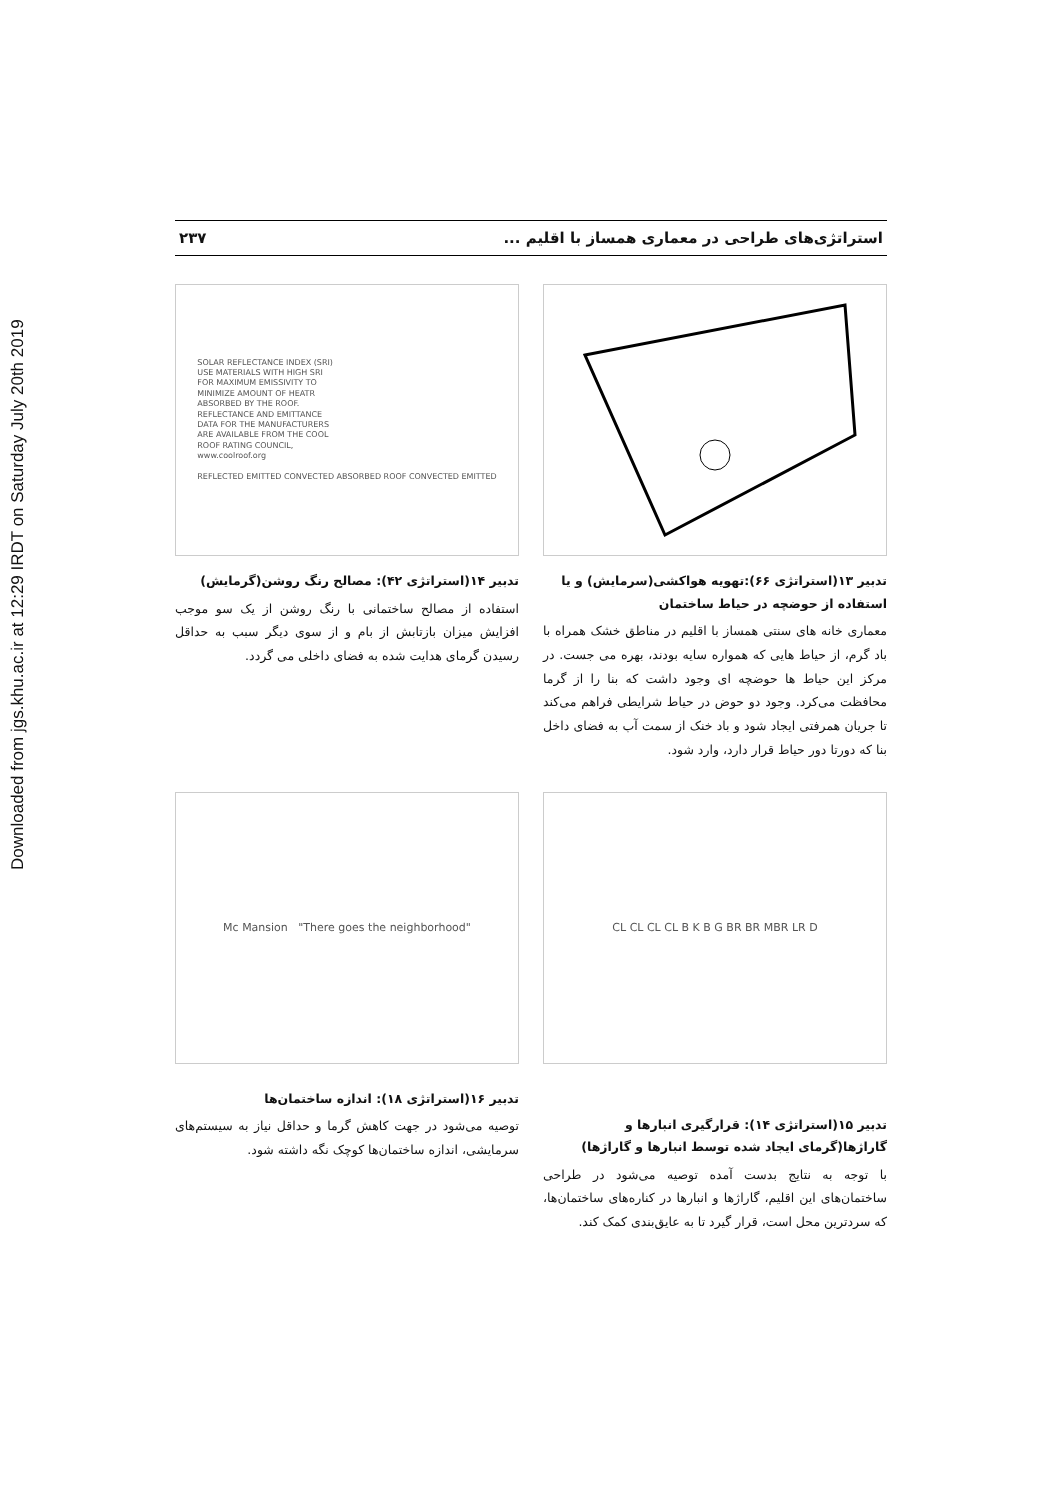Downloaded from jgs.khu.ac.ir at 12:29 IRDT on Saturday July 20th 2019
استراتژی‌های طراحی در معماری همساز با اقلیم ... ۲۳۷
تدبیر ۱۳(استراتژی ۶۶):تهویه هواکشی(سرمایش) و یا استفاده از حوضچه در حیاط ساختمان
معماری خانه های سنتی همساز با اقلیم در مناطق خشک همراه با باد گرم، از حیاط هایی که همواره سایه بودند، بهره می جست. در مرکز این حیاط ها حوضچه ای وجود داشت که بنا را از گرما محافظت می‌کرد. وجود دو حوض در حیاط شرایطی فراهم می‌کند تا جریان همرفتی ایجاد شود و باد خنک از سمت آب به فضای داخل بنا که دورتا دور حیاط قرار دارد، وارد شود.
SOLAR REFLECTANCE INDEX (SRI)
USE MATERIALS WITH HIGH SRI
FOR MAXIMUM EMISSIVITY TO
MINIMIZE AMOUNT OF HEATR
ABSORBED BY THE ROOF.
REFLECTANCE AND EMITTANCE
DATA FOR THE MANUFACTURERS
ARE AVAILABLE FROM THE COOL
ROOF RATING COUNCIL,
www.coolroof.org
REFLECTED EMITTED CONVECTED ABSORBED ROOF CONVECTED EMITTED
تدبیر ۱۴(استراتژی ۴۲): مصالح رنگ روشن(گرمایش)
استفاده از مصالح ساختمانی با رنگ روشن از یک سو موجب افزایش میزان بازتابش از بام و از سوی دیگر سبب به حداقل رسیدن گرمای هدایت شده به فضای داخلی می گردد.
CL CL CL CL B K B G BR BR MBR LR D
تدبیر ۱۵(استراتژی ۱۴): قرارگیری انبارها و گاراژها(گرمای ایجاد شده توسط انبارها و گاراژها)
با توجه به نتایج بدست آمده توصیه می‌شود در طراحی ساختمان‌های این اقلیم، گاراژها و انبارها در کناره‌های ساختمان‌ها، که سردترین محل است، قرار گیرد تا به عایق‌بندی کمک کند.
Mc Mansion "There goes the neighborhood"
تدبیر ۱۶(استراتژی ۱۸): اندازه ساختمان‌ها
توصیه می‌شود در جهت کاهش گرما و حداقل نیاز به سیستم‌های سرمایشی، اندازه ساختمان‌ها کوچک نگه داشته شود.